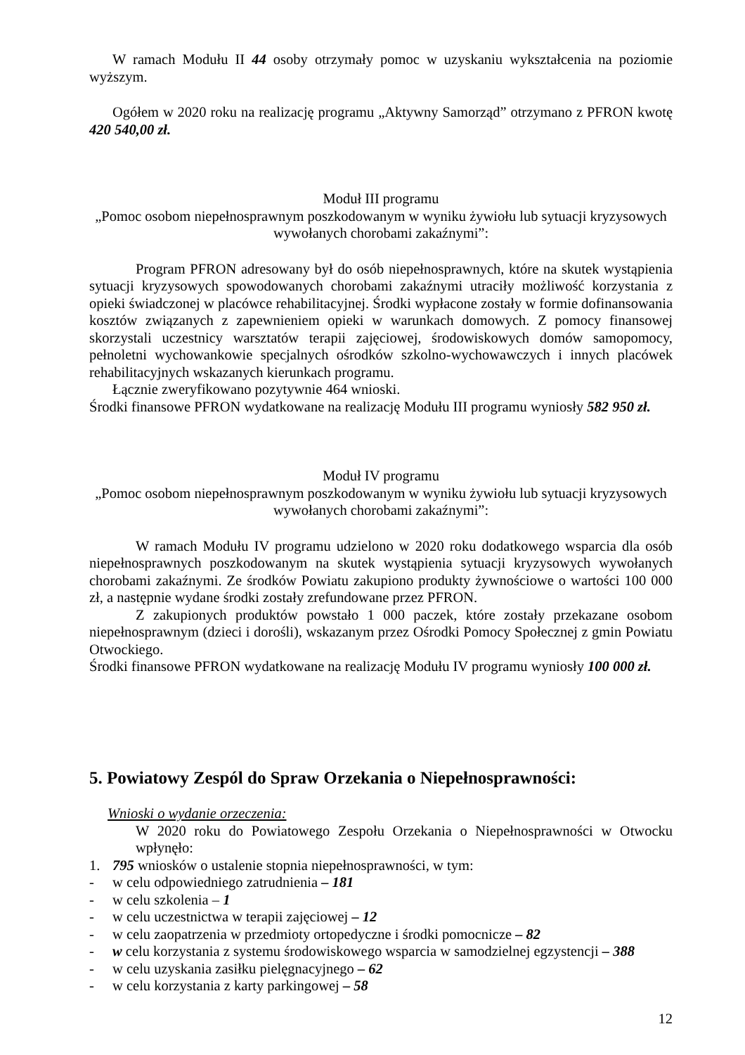W ramach Modułu II 44 osoby otrzymały pomoc w uzyskaniu wykształcenia na poziomie wyższym.
Ogółem w 2020 roku na realizację programu „Aktywny Samorząd” otrzymano z PFRON kwotę 420 540,00 zł.
Moduł III programu
„Pomoc osobom niepełnosprawnym poszkodowanym w wyniku żywiołu lub sytuacji kryzysowych wywołanych chorobami zakaźnymi”:
Program PFRON adresowany był do osób niepełnosprawnych, które na skutek wystąpienia sytuacji kryzysowych spowodowanych chorobami zakaźnymi utraciły możliwość korzystania z opieki świadczonej w placówce rehabilitacyjnej. Środki wypłacone zostały w formie dofinansowania kosztów związanych z zapewnieniem opieki w warunkach domowych. Z pomocy finansowej skorzystali uczestnicy warsztatów terapii zajęciowej, środowiskowych domów samopomocy, pełnoletni wychowankowie specjalnych ośrodków szkolno-wychowawczych i innych placówek rehabilitacyjnych wskazanych kierunkach programu.
Łącznie zweryfikowano pozytywnie 464 wnioski.
Środki finansowe PFRON wydatkowane na realizację Modułu III programu wyniosły 582 950 zł.
Moduł IV programu
„Pomoc osobom niepełnosprawnym poszkodowanym w wyniku żywiołu lub sytuacji kryzysowych wywołanych chorobami zakaźnymi”:
W ramach Modułu IV programu udzielono w 2020 roku dodatkowego wsparcia dla osób niepełnosprawnych poszkodowanym na skutek wystąpienia sytuacji kryzysowych wywołanych chorobami zakaźnymi. Ze środków Powiatu zakupiono produkty żywnościowe o wartości 100 000 zł, a następnie wydane środki zostały zrefundowane przez PFRON.
Z zakupionych produktów powstało 1 000 paczek, które zostały przekazane osobom niepełnosprawnym (dzieci i dorośli), wskazanym przez Ośrodki Pomocy Społecznej z gmin Powiatu Otwockiego.
Środki finansowe PFRON wydatkowane na realizację Modułu IV programu wyniosły 100 000 zł.
5. Powiatowy Zespól do Spraw Orzekania o Niepełnosprawności:
Wnioski o wydanie orzeczenia:
W 2020 roku do Powiatowego Zespołu Orzekania o Niepełnosprawności w Otwocku wpłynęło:
1. 795 wniosków o ustalenie stopnia niepełnosprawności, w tym:
- w celu odpowiedniego zatrudnienia – 181
- w celu szkolenia – 1
- w celu uczestnictwa w terapii zajęciowej – 12
- w celu zaopatrzenia w przedmioty ortopedyczne i środki pomocnicze – 82
- w celu korzystania z systemu środowiskowego wsparcia w samodzielnej egzystencji – 388
- w celu uzyskania zasiłku pielęgnacyjnego – 62
- w celu korzystania z karty parkingowej – 58
12